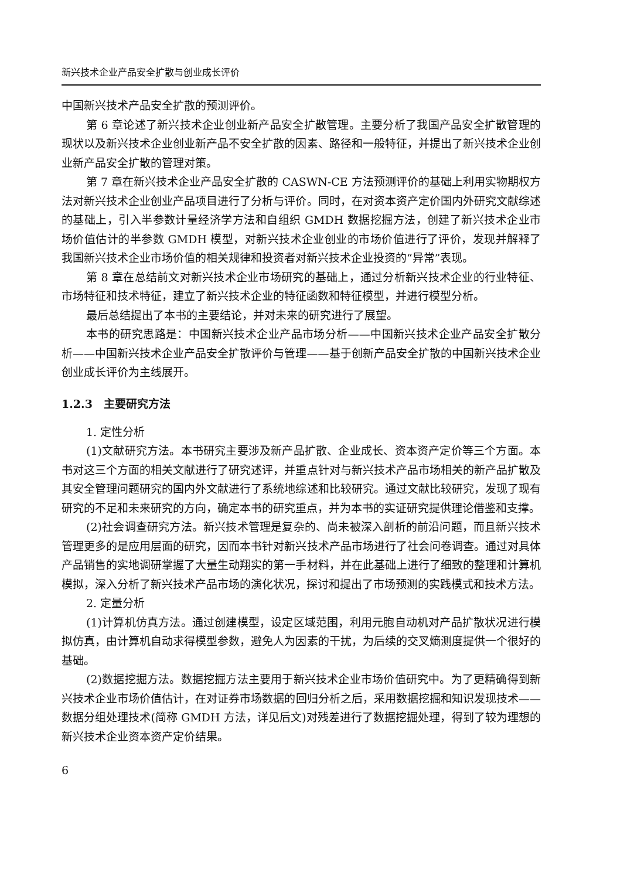新兴技术企业产品安全扩散与创业成长评价
中国新兴技术产品安全扩散的预测评价。
第 6 章论述了新兴技术企业创业新产品安全扩散管理。主要分析了我国产品安全扩散管理的现状以及新兴技术企业创业新产品不安全扩散的因素、路径和一般特征，并提出了新兴技术企业创业新产品安全扩散的管理对策。
第 7 章在新兴技术企业产品安全扩散的 CASWN-CE 方法预测评价的基础上利用实物期权方法对新兴技术企业创业产品项目进行了分析与评价。同时，在对资本资产定价国内外研究文献综述的基础上，引入半参数计量经济学方法和自组织 GMDH 数据挖掘方法，创建了新兴技术企业市场价值估计的半参数 GMDH 模型，对新兴技术企业创业的市场价值进行了评价，发现并解释了我国新兴技术企业市场价值的相关规律和投资者对新兴技术企业投资的“异常”表现。
第 8 章在总结前文对新兴技术企业市场研究的基础上，通过分析新兴技术企业的行业特征、市场特征和技术特征，建立了新兴技术企业的特征函数和特征模型，并进行模型分析。
最后总结提出了本书的主要结论，并对未来的研究进行了展望。
本书的研究思路是：中国新兴技术企业产品市场分析——中国新兴技术企业产品安全扩散分析——中国新兴技术企业产品安全扩散评价与管理——基于创新产品安全扩散的中国新兴技术企业创业成长评价为主线展开。
1.2.3　主要研究方法
1. 定性分析
(1)文献研究方法。本书研究主要涉及新产品扩散、企业成长、资本资产定价等三个方面。本书对这三个方面的相关文献进行了研究述评，并重点针对与新兴技术产品市场相关的新产品扩散及其安全管理问题研究的国内外文献进行了系统地综述和比较研究。通过文献比较研究，发现了现有研究的不足和未来研究的方向，确定本书的研究重点，并为本书的实证研究提供理论借鉴和支撑。
(2)社会调查研究方法。新兴技术管理是复杂的、尚未被深入剖析的前沿问题，而且新兴技术管理更多的是应用层面的研究，因而本书针对新兴技术产品市场进行了社会问卷调查。通过对具体产品销售的实地调研掌握了大量生动翔实的第一手材料，并在此基础上进行了细致的整理和计算机模拟，深入分析了新兴技术产品市场的演化状况，探讨和提出了市场预测的实践模式和技术方法。
2. 定量分析
(1)计算机仿真方法。通过创建模型，设定区域范围，利用元胞自动机对产品扩散状况进行模拟仿真，由计算机自动求得模型参数，避免人为因素的干扰，为后续的交叉熵测度提供一个很好的基础。
(2)数据挖掘方法。数据挖掘方法主要用于新兴技术企业市场价值研究中。为了更精确得到新兴技术企业市场价值估计，在对证券市场数据的回归分析之后，采用数据挖掘和知识发现技术——数据分组处理技术(简称 GMDH 方法，详见后文)对残差进行了数据挖掘处理，得到了较为理想的新兴技术企业资本资产定价结果。
6